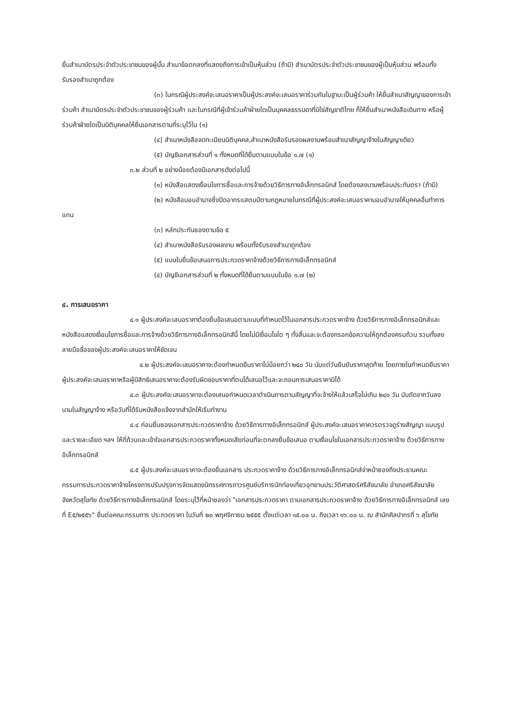ยื่นสำเนาบัตรประจำตัวประชาชนของผู้นั้น สำเนาข้อตกลงที่แสดงถึงการเข้าเป็นหุ้นส่วน (ถ้ามี) สำเนาบัตรประจำตัวประชาชนของผู้เป็นหุ้นส่วน พร้อมทั้งรับรองสำเนาถูกต้อง
(๓) ในกรณีผู้ประสงค์จะเสนอราคาเป็นผู้ประสงค์จะเสนอราคาร่วมกันในฐานะเป็นผู้ร่วมค้า ให้ยื่นสำเนาสัญญาของการเข้าร่วมค้า สำเนาบัตรประจำตัวประชาชนของผู้ร่วมค้า และในกรณีที่ผู้เข้าร่วมค้าฝ่ายใดเป็นบุคคลธรรมดาที่มิใช่สัญชาติไทย ก็ให้ยื่นสำเนาหนังสือเดินทาง หรือผู้ร่วมค้าฝ่ายใดเป็นนิติบุคคลให้ยื่นเอกสารตามที่ระบุไว้ใน (๑)
(๔) สำเนาหนังสือจดทะเบียนนิติบุคคล,สำเนาหนังสือรับรองผลงานพร้อมสำเนาสัญญาจ้างในสัญญาเดียว
(๕) บัญชีเอกสารส่วนที่ ๑ ทั้งหมดที่ได้ยื่นตามแบบในข้อ ๑.๗ (๑)
๓.๒ ส่วนที่ ๒ อย่างน้อยต้องมีเอกสารดังต่อไปนี้
(๑) หนังสือแสดงเงื่อนไขการซื้อและการจ้างด้วยวิธีการทางอิเล็กทรอนิกส์ โดยต้องลงนามพร้อมประทับตรา (ถ้ามี)
(๒) หนังสือมอบอำนาจซึ่งปิดอากรแสตมป์ตามกฎหมายในกรณีที่ผู้ประสงค์จะเสนอราคามอบอำนาจให้บุคคลอื่นทำการแทน
(๓) หลักประกันซองตามข้อ ๕
(๔) สำเนาหนังสือรับรองผลงาน พร้อมทั้งรับรองสำเนาถูกต้อง
(๕) แบบใบยื่นข้อเสนอการประกวดราคาจ้างด้วยวิธีการทางอิเล็กทรอนิกส์
(๔) บัญชีเอกสารส่วนที่ ๒ ทั้งหมดที่ได้ยื่นตามแบบในข้อ ๑.๗ (๒)
๔. การเสนอราคา
๔.๑ ผู้ประสงค์จะเสนอราคาต้องยื่นข้อเสนอตามแบบที่กำหนดไว้ในเอกสารประกวดราคาจ้าง ด้วยวิธีการทางอิเล็กทรอนิกส์และหนังสือแสดงเงื่อนไขการซื้อและการจ้างด้วยวิธีการทางอิเล็กทรอนิกส์นี้ โดยไม่มีเงื่อนไขใด ๆ ทั้งสิ้นและจะต้องกรอกข้อความให้ถูกต้องครบถ้วน รวมทั้งลงลายมือชื่อของผู้ประสงค์จะเสนอราคาให้ชัดเจน
๔.๒ ผู้ประสงค์จะเสนอราคาจะต้องกำหนดยืนราคาไม่น้อยกว่า ๒๔๐ วัน นับแต่วันยืนยันราคาสุดท้าย โดยภายในกำหนดยืนราคาผู้ประสงค์จะเสนอราคาหรือผู้มีสิทธิเสนอราคาจะต้องรับผิดชอบราคาที่ตนได้เสนอไว้และจะถอนการเสนอราคามิได้
๔.๓ ผู้ประสงค์จะเสนอราคาจะต้องเสนอกำหนดเวลาดำเนินการตามสัญญาที่จะจ้างให้แล้วเสร็จไม่เกิน ๒๔๐ วัน นับถัดจากวันลงนามในสัญญาจ้าง หรือวันที่ได้รับหนังสือแจ้งจากสำนักให้เริ่มทำงาน
๔.๔ ก่อนยื่นซองเอกสารประกวดราคาจ้าง ด้วยวิธีการทางอิเล็กทรอนิกส์ ผู้ประสงค์จะเสนอราคาควรตรวจดูร่างสัญญา แบบรูป และรายละเอียด ฯลฯ ให้ถี่ถ้วนและเข้าใจเอกสารประกวดราคาทั้งหมดเสียก่อนที่จะตกลงยื่นข้อเสนอ ตามเงื่อนไขในเอกสารประกวดราคาจ้าง ด้วยวิธีการทางอิเล็กทรอนิกส์
๔.๕ ผู้ประสงค์จะเสนอราคาจะต้องยื่นเอกสาร ประกวดราคาจ้าง ด้วยวิธีการทางอิเล็กทรอนิกส์จ่าหน้าซองถึงประธานคณะกรรมการประกวดราคาจ้างโครงการปรับปรุงการจัดแสดงนิทรรศการถาวรศูนย์บริการนักท่องเที่ยวอุทยานประวัติศาสตร์ศรีสัชนาลัย อำเภอศรีสัชนาลัย จังหวัดสุโขทัย ด้วยวิธีการทางอิเล็กทรอนิกส์ โดยระบุไว้ที่หน้าซองว่า "เอกสารประกวดราคา ตามเอกสารประกวดราคาจ้าง ด้วยวิธีการทางอิเล็กทรอนิกส์ เลขที่ E๕/๒๕๕๖" ยื่นต่อคณะกรรมการ ประกวดราคา ในวันที่ ๒๐ พฤศจิกายน ๒๕๕๕ ตั้งแต่เวลา ๑๕.๐๐ น. ถึงเวลา ๑๖.๐๐ น. ณ สำนักศิลปากรที่ ๖ สุโขทัย